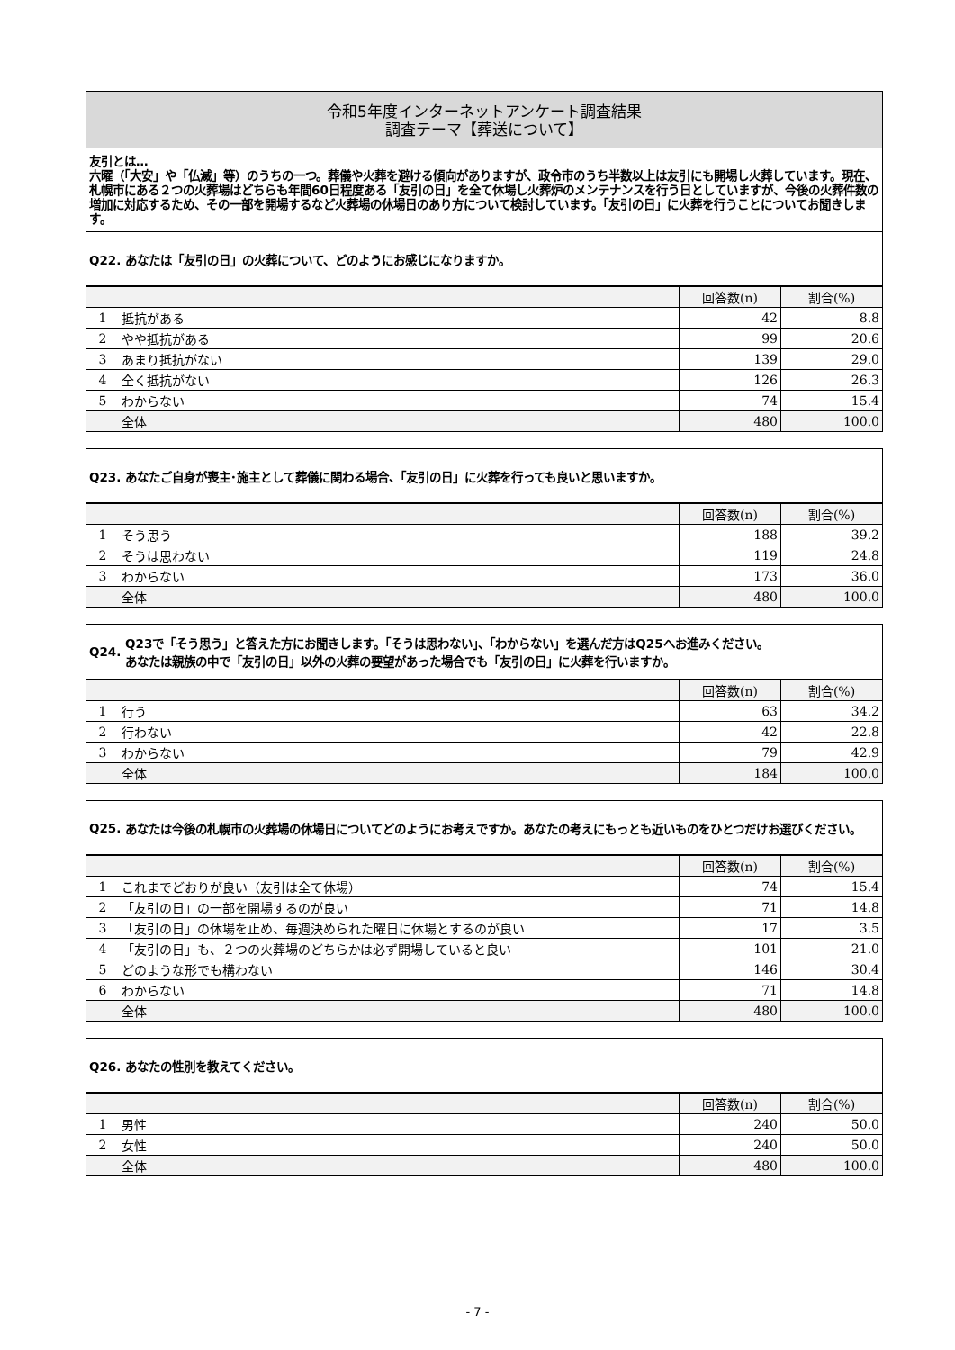令和5年度インターネットアンケート調査結果
調査テーマ【葬送について】
友引とは…
六曜（「大安」や「仏滅」等）のうちの一つ。葬儀や火葬を避ける傾向がありますが、政令市のうち半数以上は友引にも開場し火葬しています。現在、札幌市にある２つの火葬場はどちらも年間60日程度ある「友引の日」を全て休場し火葬炉のメンテナンスを行う日としていますが、今後の火葬件数の増加に対応するため、その一部を開場するなど火葬場の休場日のあり方について検討しています。「友引の日」に火葬を行うことについてお聞きします。
Q22. あなたは「友引の日」の火葬について、どのようにお感じになりますか。
| | | 回答数(n) | 割合(%) |
| --- | --- | --- | --- |
| 1 | 抵抗がある | 42 | 8.8 |
| 2 | やや抵抗がある | 99 | 20.6 |
| 3 | あまり抵抗がない | 139 | 29.0 |
| 4 | 全く抵抗がない | 126 | 26.3 |
| 5 | わからない | 74 | 15.4 |
| | 全体 | 480 | 100.0 |
Q23. あなたご自身が喪主･施主として葬儀に関わる場合、「友引の日」に火葬を行っても良いと思いますか。
| | | 回答数(n) | 割合(%) |
| --- | --- | --- | --- |
| 1 | そう思う | 188 | 39.2 |
| 2 | そうは思わない | 119 | 24.8 |
| 3 | わからない | 173 | 36.0 |
| | 全体 | 480 | 100.0 |
Q24. Q23で「そう思う」と答えた方にお聞きします。「そうは思わない」、「わからない」を選んだ方はQ25へお進みください。
あなたは親族の中で「友引の日」以外の火葬の要望があった場合でも「友引の日」に火葬を行いますか。
| | | 回答数(n) | 割合(%) |
| --- | --- | --- | --- |
| 1 | 行う | 63 | 34.2 |
| 2 | 行わない | 42 | 22.8 |
| 3 | わからない | 79 | 42.9 |
| | 全体 | 184 | 100.0 |
Q25. あなたは今後の札幌市の火葬場の休場日についてどのようにお考えですか。あなたの考えにもっとも近いものをひとつだけお選びください。
| | | 回答数(n) | 割合(%) |
| --- | --- | --- | --- |
| 1 | これまでどおりが良い（友引は全て休場） | 74 | 15.4 |
| 2 | 「友引の日」の一部を開場するのが良い | 71 | 14.8 |
| 3 | 「友引の日」の休場を止め、毎週決められた曜日に休場とするのが良い | 17 | 3.5 |
| 4 | 「友引の日」も、２つの火葬場のどちらかは必ず開場していると良い | 101 | 21.0 |
| 5 | どのような形でも構わない | 146 | 30.4 |
| 6 | わからない | 71 | 14.8 |
| | 全体 | 480 | 100.0 |
Q26. あなたの性別を教えてください。
| | | 回答数(n) | 割合(%) |
| --- | --- | --- | --- |
| 1 | 男性 | 240 | 50.0 |
| 2 | 女性 | 240 | 50.0 |
| | 全体 | 480 | 100.0 |
- 7 -